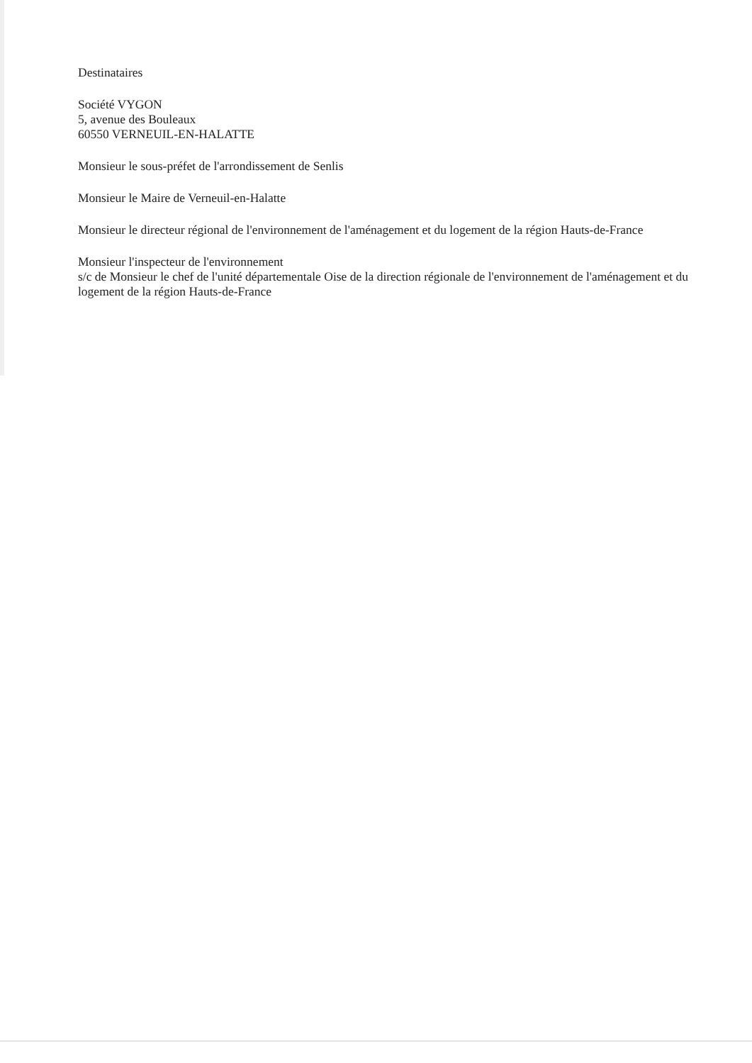Destinataires
Société VYGON
5, avenue des Bouleaux
60550 VERNEUIL-EN-HALATTE
Monsieur le sous-préfet de l'arrondissement de Senlis
Monsieur le Maire de Verneuil-en-Halatte
Monsieur le directeur régional de l'environnement de l'aménagement et du logement de la région Hauts-de-France
Monsieur l'inspecteur de l'environnement
s/c de Monsieur le chef de l'unité départementale Oise de la direction régionale de l'environnement de l'aménagement et du logement de la région Hauts-de-France